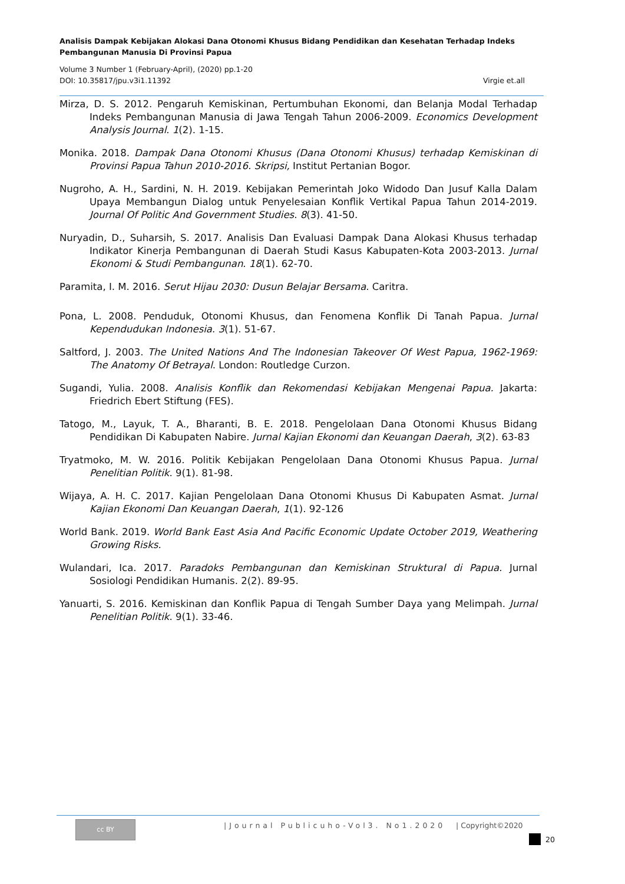Analisis Dampak Kebijakan Alokasi Dana Otonomi Khusus Bidang Pendidikan dan Kesehatan Terhadap Indeks Pembangunan Manusia Di Provinsi Papua
Volume 3 Number 1 (February-April), (2020) pp.1-20
DOI: 10.35817/jpu.v3i1.11392 Virgie et.all
Mirza, D. S. 2012. Pengaruh Kemiskinan, Pertumbuhan Ekonomi, dan Belanja Modal Terhadap Indeks Pembangunan Manusia di Jawa Tengah Tahun 2006-2009. Economics Development Analysis Journal. 1(2). 1-15.
Monika. 2018. Dampak Dana Otonomi Khusus (Dana Otonomi Khusus) terhadap Kemiskinan di Provinsi Papua Tahun 2010-2016. Skripsi, Institut Pertanian Bogor.
Nugroho, A. H., Sardini, N. H. 2019. Kebijakan Pemerintah Joko Widodo Dan Jusuf Kalla Dalam Upaya Membangun Dialog untuk Penyelesaian Konflik Vertikal Papua Tahun 2014-2019. Journal Of Politic And Government Studies. 8(3). 41-50.
Nuryadin, D., Suharsih, S. 2017. Analisis Dan Evaluasi Dampak Dana Alokasi Khusus terhadap Indikator Kinerja Pembangunan di Daerah Studi Kasus Kabupaten-Kota 2003-2013. Jurnal Ekonomi & Studi Pembangunan. 18(1). 62-70.
Paramita, I. M. 2016. Serut Hijau 2030: Dusun Belajar Bersama. Caritra.
Pona, L. 2008. Penduduk, Otonomi Khusus, dan Fenomena Konflik Di Tanah Papua. Jurnal Kependudukan Indonesia. 3(1). 51-67.
Saltford, J. 2003. The United Nations And The Indonesian Takeover Of West Papua, 1962-1969: The Anatomy Of Betrayal. London: Routledge Curzon.
Sugandi, Yulia. 2008. Analisis Konflik dan Rekomendasi Kebijakan Mengenai Papua. Jakarta: Friedrich Ebert Stiftung (FES).
Tatogo, M., Layuk, T. A., Bharanti, B. E. 2018. Pengelolaan Dana Otonomi Khusus Bidang Pendidikan Di Kabupaten Nabire. Jurnal Kajian Ekonomi dan Keuangan Daerah, 3(2). 63-83
Tryatmoko, M. W. 2016. Politik Kebijakan Pengelolaan Dana Otonomi Khusus Papua. Jurnal Penelitian Politik. 9(1). 81-98.
Wijaya, A. H. C. 2017. Kajian Pengelolaan Dana Otonomi Khusus Di Kabupaten Asmat. Jurnal Kajian Ekonomi Dan Keuangan Daerah, 1(1). 92-126
World Bank. 2019. World Bank East Asia And Pacific Economic Update October 2019, Weathering Growing Risks.
Wulandari, Ica. 2017. Paradoks Pembangunan dan Kemiskinan Struktural di Papua. Jurnal Sosiologi Pendidikan Humanis. 2(2). 89-95.
Yanuarti, S. 2016. Kemiskinan dan Konflik Papua di Tengah Sumber Daya yang Melimpah. Jurnal Penelitian Politik. 9(1). 33-46.
cc BY
|Journal Publicuho-Vol3. No1.2020
| Copyright©2020
20